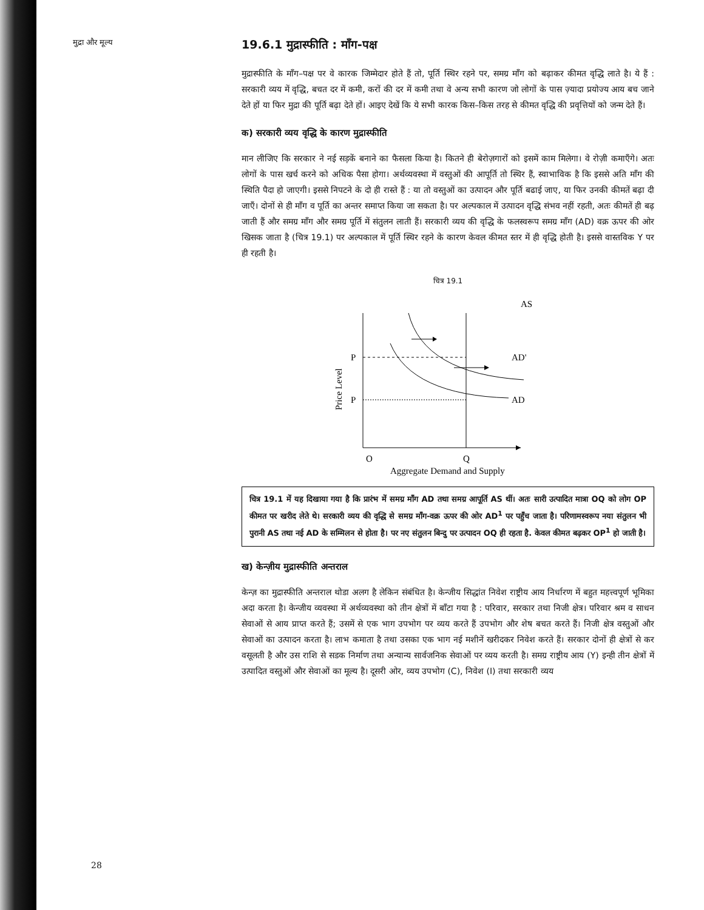मुद्रा और मूल्य
19.6.1 मुद्रास्फीति : माँग-पक्ष
मुद्रास्फीति के माँग–पक्ष पर वे कारक जिम्मेदार होते हैं तो, पूर्ति स्थिर रहने पर, समग्र माँग को बढ़ाकर कीमत वृद्धि लाते है। ये हैं : सरकारी व्यय में वृद्धि, बचत दर में कमी, करों की दर में कमी तथा वे अन्य सभी कारण जो लोगों के पास ज़्यादा प्रयोज्य आय बच जाने देते हों या फिर मुद्रा की पूर्ति बढ़ा देते हों। आइए देखें कि ये सभी कारक किस–किस तरह से कीमत वृद्धि की प्रवृत्तियों को जन्म देते हैं।
क) सरकारी व्यय वृद्धि के कारण मुद्रास्फीति
मान लीजिए कि सरकार ने नई सड़कें बनाने का फैसला किया है। कितने ही बेरोज़गारों को इसमें काम मिलेगा। वे रोज़ी कमाएँगे। अतः लोगों के पास खर्च करने को अधिक पैसा होगा। अर्थव्यवस्था में वस्तुओं की आपूर्ति तो स्थिर हैं, स्वाभाविक है कि इससे अति माँग की स्थिति पैदा हो जाएगी। इससे निपटने के दो ही रास्ते हैं : या तो वस्तुओं का उत्पादन और पूर्ति बढाई जाए, या फिर उनकी कीमतें बढ़ा दी जाएँ। दोनों से ही माँग व पूर्ति का अन्तर समाप्त किया जा सकता है। पर अल्पकाल में उत्पादन वृद्धि संभव नहीं रहती, अतः कीमतें ही बढ़ जाती हैं और समग्र माँग और समग्र पूर्ति में संतुलन लाती हैं। सरकारी व्यय की वृद्धि के फलस्वरूप समग्र माँग (AD) वक्र ऊपर की ओर खिसक जाता है (चित्र 19.1) पर अल्पकाल में पूर्ति स्थिर रहने के कारण केवल कीमत स्तर में ही वृद्धि होती है। इससे वास्तविक Y पर ही रहती है।
चित्र 19.1
AS
P
P
AD'
AD
Price Level
O
Q
Aggregate Demand and Supply
चित्र 19.1 में यह दिखाया गया है कि प्रारंभ में समग्र माँग AD तथा समग्र आपूर्ति AS थीं। अतः सारी उत्पादित मात्रा OQ को लोग OP कीमत पर खरीद लेते थे। सरकारी व्यय की वृद्धि से समग्र माँग-वक्र ऊपर की ओर AD<sup>1</sup> पर पहुँच जाता है। परिणामस्वरूप नया संतुलन भी पुरानी AS तथा नई AD के सम्मिलन से होता है। पर नए संतुलन बिन्दु पर उत्पादन OQ ही रहता है. केवल कीमत बढ़कर OP<sup>1</sup> हो जाती है।
ख) केन्ज़ीय मुद्रास्फीति अन्तराल
केन्ज़ का मुद्रास्फीति अन्तराल थोडा अलग है लेकिन संबंधित है। केन्जीय सिद्धांत निवेश राष्ट्रीय आय निर्धारण में बहुत महत्त्वपूर्ण भूमिका अदा करता है। केन्जीय व्यवस्था में अर्थव्यवस्था को तीन क्षेत्रों में बाँटा गया है : परिवार, सरकार तथा निजी क्षेत्र। परिवार श्रम व साधन सेवाओं से आय प्राप्त करते हैं; उसमें से एक भाग उपभोग पर व्यय करते हैं उपभोग और शेष बचत करते हैं। निजी क्षेत्र वस्तुओं और सेवाओं का उत्पादन करता है। लाभ कमाता है तथा उसका एक भाग नई मशीनें खरीदकर निवेश करते हैं। सरकार दोनों ही क्षेत्रों से कर वसूलती है और उस राशि से सडक निर्माण तथा अन्यान्य सार्वजनिक सेवाओं पर व्यय करती है। समग्र राष्ट्रीय आय (Y) इन्ही तीन क्षेत्रों में उत्पादित वस्तुओं और सेवाओं का मूल्य है। दूसरी ओर, व्यय उपभोग (C), निवेश (I) तथा सरकारी व्यय
28